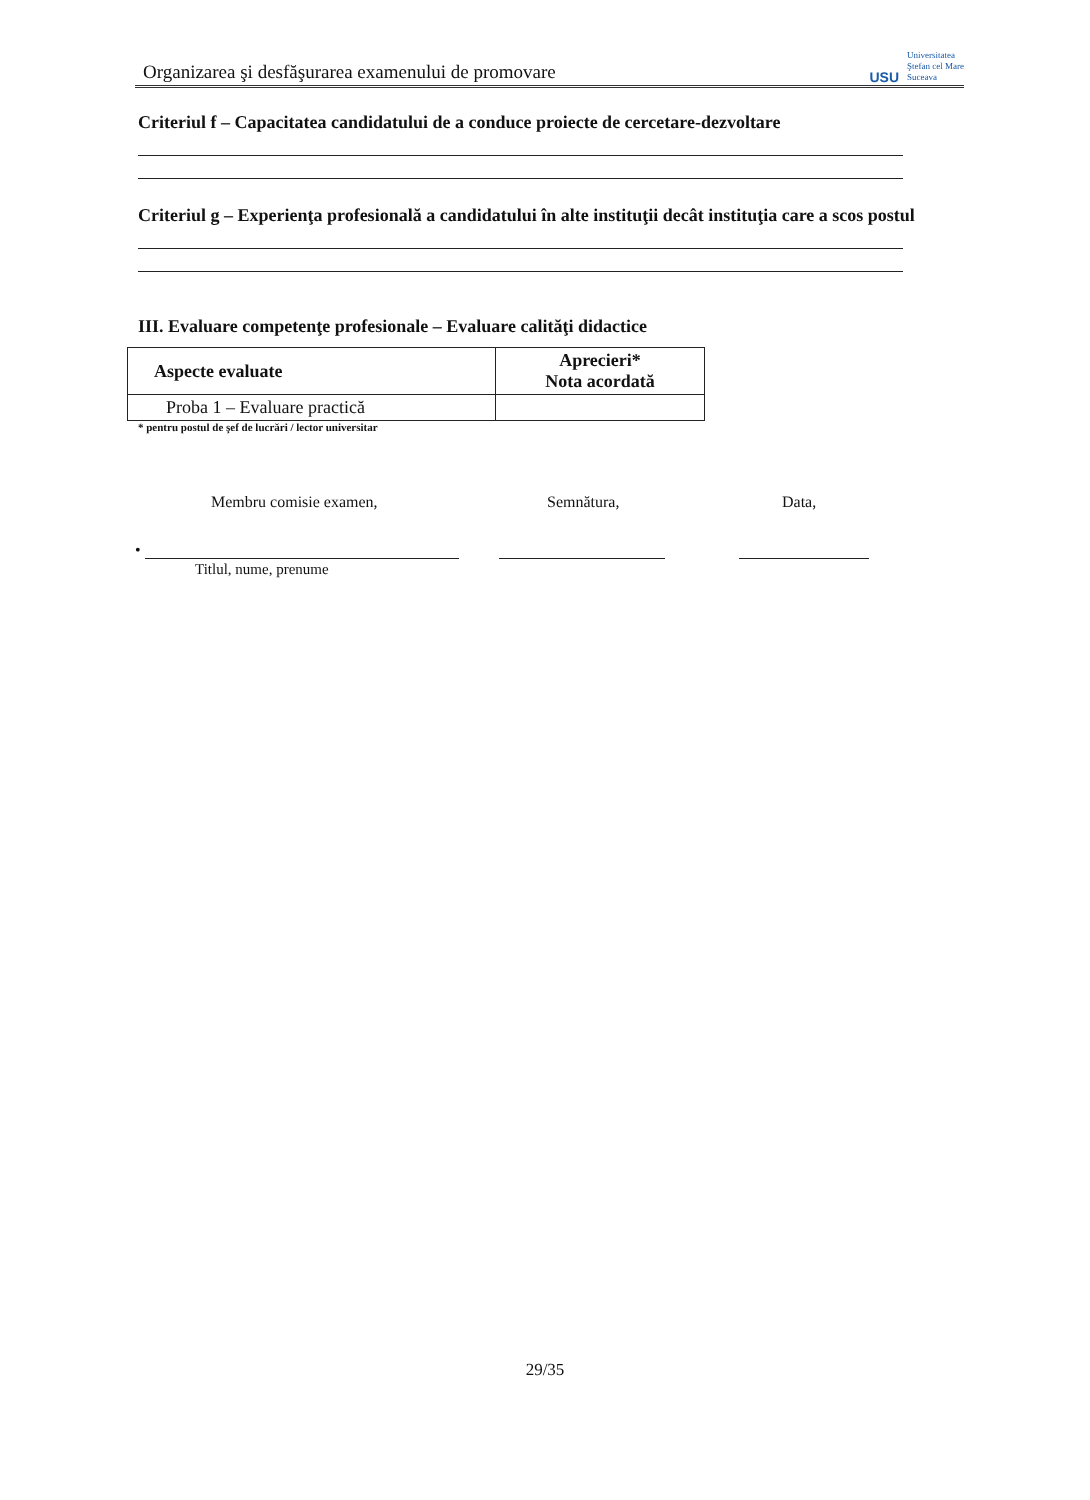Organizarea şi desfăşurarea examenului de promovare
USU
Universitatea
Ştefan cel Mare
Suceava
Criteriul f – Capacitatea candidatului de a conduce proiecte de cercetare-dezvoltare
Criteriul g – Experienţa profesională a candidatului în alte instituţii decât instituţia care a scos postul
III. Evaluare competenţe profesionale – Evaluare calităţi didactice
| Aspecte evaluate | Aprecieri* Nota acordată |
| --- | --- |
| Proba 1 – Evaluare practică | |
* pentru postul de şef de lucrări / lector universitar
Membru comisie examen, Semnătura, Data,
•
Titlul, nume, prenume
29/35